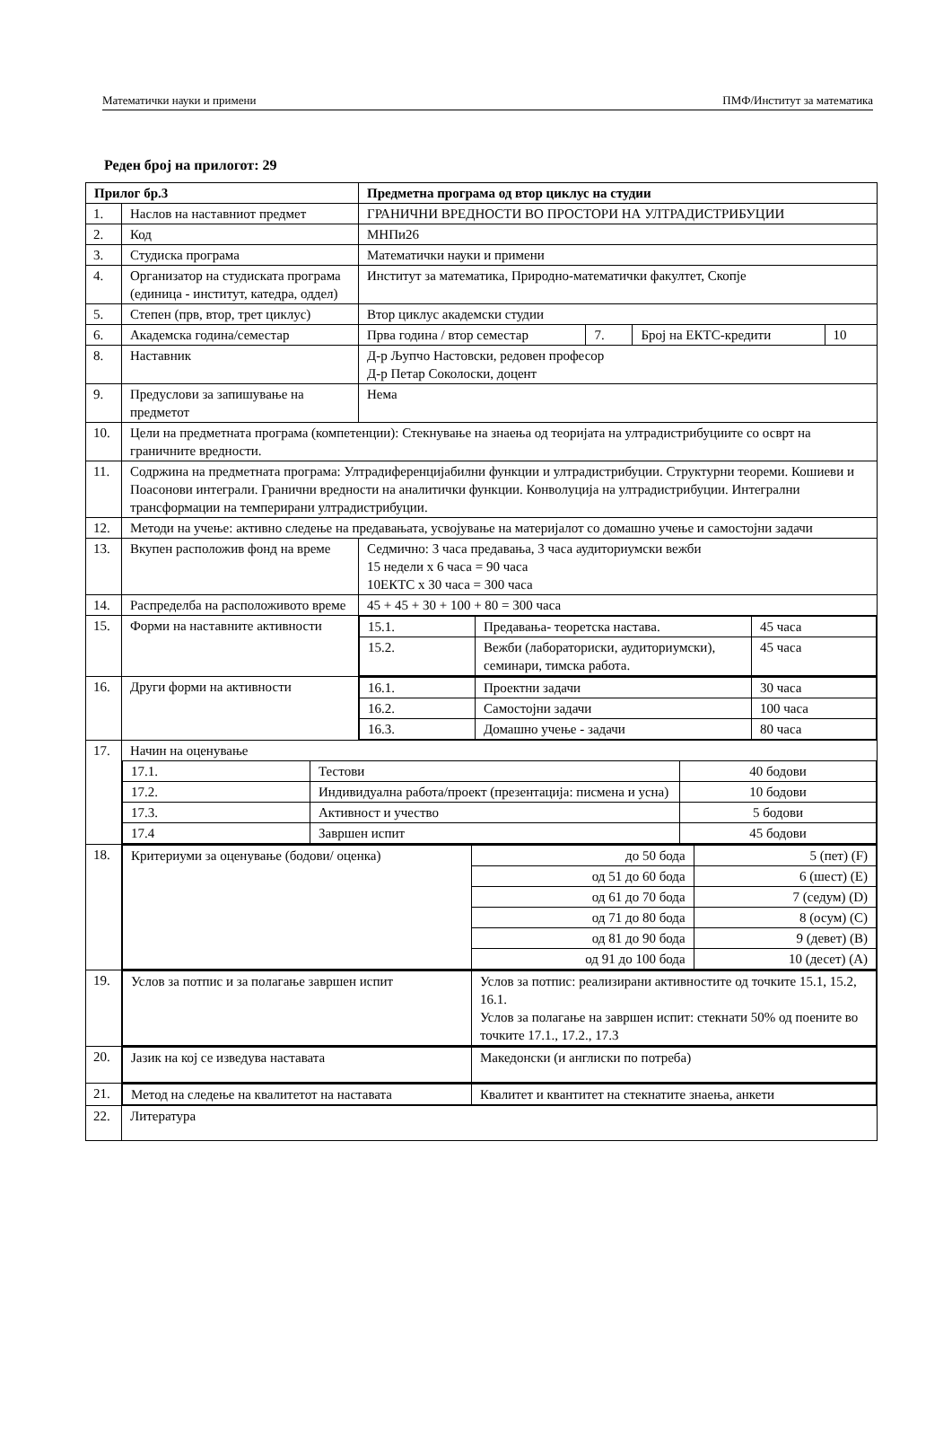Математички науки и примени ПМФ/Институт за математика
Реден број на прилогот: 29
| Прилог бр.3 | | Предметна програма од втор циклус на студии | | | |
| 1. | Наслов на наставниот предмет | ГРАНИЧНИ ВРЕДНОСТИ ВО ПРОСТОРИ НА УЛТРАДИСТРИБУЦИИ | | | |
| 2. | Код | МНПи26 | | | |
| 3. | Студиска програма | Математички науки и примени | | | |
| 4. | Организатор на студиската програма (единица - институт, катедра, оддел) | Институт за математика, Природно-математички факултет, Скопје | | | |
| 5. | Степен (прв, втор, трет циклус) | Втор циклус академски студии | | | |
| 6. | Академска година/семестар | Прва година / втор семестар | 7. | Број на ЕКТС-кредити | 10 |
| 8. | Наставник | Д-р Љупчо Настовски, редовен професор Д-р Петар Соколоски, доцент | | | |
| 9. | Предуслови за запишување на предметот | Нема | | | |
| 10. | Цели на предметната програма (компетенции): Стекнување на знаења од теоријата на ултрадистрибуциите со осврт на граничните вредности. | | | | |
| 11. | Содржина на предметната програма: Ултрадиференцијабилни функции и ултрадистрибуции. Структурни теореми. Кошиеви и Поасонови интеграли. Гранични вредности на аналитички функции. Конволуција на ултрадистрибуции. Интегрални трансформации на темперирани ултрадистрибуции. | | | | |
| 12. | Методи на учење: активно следење на предавањата, усвојување на материјалот со домашно учење и самостојни задачи | | | | |
| 13. | Вкупен расположив фонд на време | Седмично: 3 часа предавања, 3 часа аудиториумски вежби 15 недели x 6 часа = 90 часа 10ЕКТС x 30 часа = 300 часа | | | |
| 14. | Распределба на расположивото време | 45 + 45 + 30 + 100 + 80 = 300 часа | | | |
| 15. | Форми на наставните активности | / 15.1. / Предавања- теоретска настава. / 45 часа / / 15.2. / Вежби (лабораториски, аудиториумски), семинари, тимска работа. / 45 часа / | | | |
| 16. | Други форми на активности | / 16.1. / Проектни задачи / 30 часа / / 16.2. / Самостојни задачи / 100 часа / / 16.3. / Домашно учење - задачи / 80 часа / | | | |
| 17. | Начин на оценување / 17.1. / Тестови / 40 бодови / / 17.2. / Индивидуална работа/проект (презентација: писмена и усна) / 10 бодови / / 17.3. / Активност и учество / 5 бодови / / 17.4 / Завршен испит / 45 бодови / | | | | |
| 18. | / Критериуми за оценување (бодови/ оценка) / до 50 бода / 5 (пет) (F) / / / од 51 до 60 бода / 6 (шест) (E) / / / од 61 до 70 бода / 7 (седум) (D) / / / од 71 до 80 бода / 8 (осум) (C) / / / од 81 до 90 бода / 9 (девет) (B) / / / од 91 до 100 бода / 10 (десет) (A) / | | | | |
| 19. | / Услов за потпис и за полагање завршен испит / Услов за потпис: реализирани активностите од точките 15.1, 15.2, 16.1. Услов за полагање на завршен испит: стекнати 50% од поените во точките 17.1., 17.2., 17.3 / | | | | |
| 20. | / Јазик на кој се изведува наставата / Македонски (и англиски по потреба) / | | | | |
| 21. | / Метод на следење на квалитетот на наставата / Квалитет и квантитет на стекнатите знаења, анкети / | | | | |
| 22. | Литература | | | | |